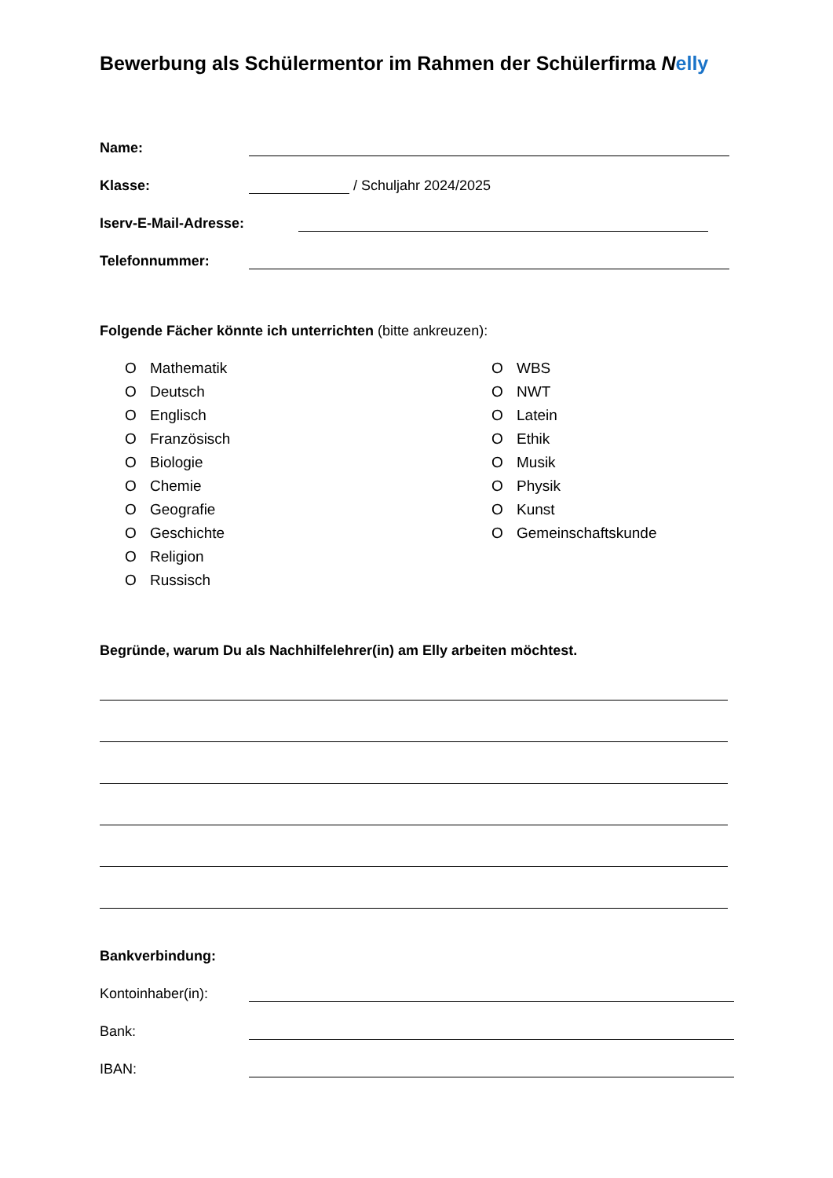Bewerbung als Schülermentor im Rahmen der Schülerfirma Nelly
Name:
Klasse:
/ Schuljahr 2024/2025
Iserv-E-Mail-Adresse:
Telefonnummer:
Folgende Fächer könnte ich unterrichten (bitte ankreuzen):
O Mathematik
O Deutsch
O Englisch
O Französisch
O Biologie
O Chemie
O Geografie
O Geschichte
O Religion
O Russisch
O WBS
O NWT
O Latein
O Ethik
O Musik
O Physik
O Kunst
O Gemeinschaftskunde
Begründe, warum Du als Nachhilfelehrer(in) am Elly arbeiten möchtest.
Bankverbindung:
Kontoinhaber(in):
Bank:
IBAN: